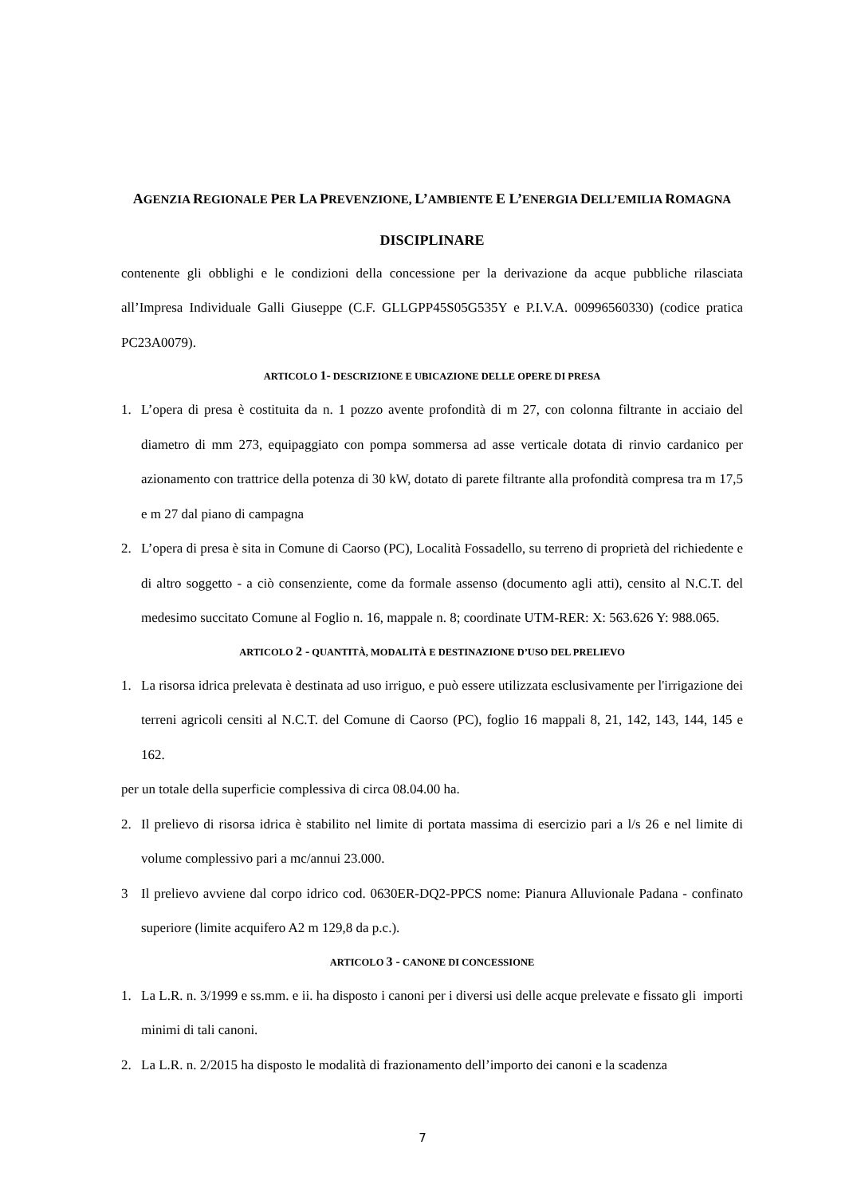AGENZIA REGIONALE PER LA PREVENZIONE, L’AMBIENTE E L’ENERGIA DELL’EMILIA ROMAGNA
DISCIPLINARE
contenente gli obblighi e le condizioni della concessione per la derivazione da acque pubbliche rilasciata all’Impresa Individuale Galli Giuseppe (C.F. GLLGPP45S05G535Y e P.I.V.A. 00996560330) (codice pratica PC23A0079).
ARTICOLO 1- DESCRIZIONE E UBICAZIONE DELLE OPERE DI PRESA
1. L’opera di presa è costituita da n. 1 pozzo avente profondità di m 27, con colonna filtrante in acciaio del diametro di mm 273, equipaggiato con pompa sommersa ad asse verticale dotata di rinvio cardanico per azionamento con trattrice della potenza di 30 kW, dotato di parete filtrante alla profondità compresa tra m 17,5 e m 27 dal piano di campagna
2. L’opera di presa è sita in Comune di Caorso (PC), Località Fossadello, su terreno di proprietà del richiedente e di altro soggetto - a ciò consenziente, come da formale assenso (documento agli atti), censito al N.C.T. del medesimo succitato Comune al Foglio n. 16, mappale n. 8; coordinate UTM-RER: X: 563.626 Y: 988.065.
ARTICOLO 2 - QUANTITÀ, MODALITÀ E DESTINAZIONE D’USO DEL PRELIEVO
1. La risorsa idrica prelevata è destinata ad uso irriguo, e può essere utilizzata esclusivamente per l'irrigazione dei terreni agricoli censiti al N.C.T. del Comune di Caorso (PC), foglio 16 mappali 8, 21, 142, 143, 144, 145 e 162.
per un totale della superficie complessiva di circa 08.04.00 ha.
2. Il prelievo di risorsa idrica è stabilito nel limite di portata massima di esercizio pari a l/s 26 e nel limite di volume complessivo pari a mc/annui 23.000.
3 Il prelievo avviene dal corpo idrico cod. 0630ER-DQ2-PPCS nome: Pianura Alluvionale Padana - confinato superiore (limite acquifero A2 m 129,8 da p.c.).
ARTICOLO 3 - CANONE DI CONCESSIONE
1. La L.R. n. 3/1999 e ss.mm. e ii. ha disposto i canoni per i diversi usi delle acque prelevate e fissato gli importi minimi di tali canoni.
2. La L.R. n. 2/2015 ha disposto le modalità di frazionamento dell’importo dei canoni e la scadenza
7